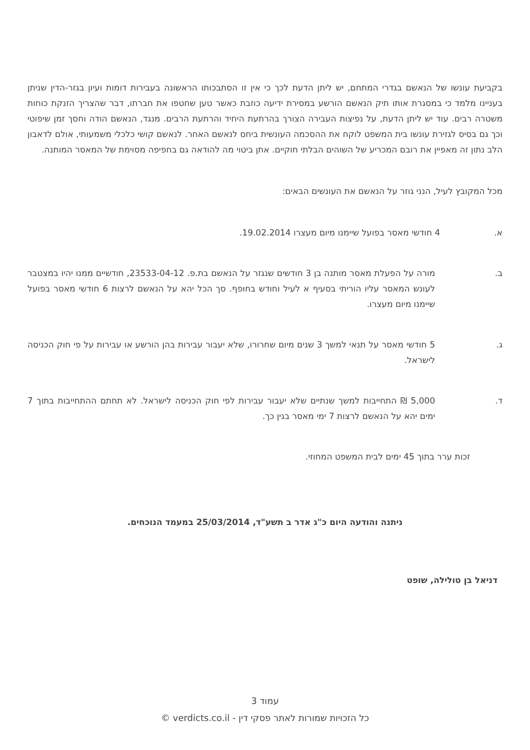בקביעת עונשו של הנאשם בגדרי המתחם, יש ליתן הדעת לכך כי אין זו הסתבכותו הראשונה בעבירות דומות ועיון בגזר-הדין שניתן בעניינו מלמד כי במסגרת אותו תיק הנאשם הורשע במסירת ידיעה כוזבת כאשר טען שחטפו את חברתו, דבר שהצריך הזנקת כוחות משטרה רבים. עוד יש ליתן הדעת, על נפיצות העבירה הצורך בהרתעת היחיד והרתעת הרבים. מנגד, הנאשם הודה וחסך זמן שיפוטי וכך גם בסיס לגזירת עונשו בית המשפט לוקח את ההסכמה העונשית ביחס לנאשם האחר. לנאשם קושי כלכלי משמעותי, אולם לדאבון הלב נתון זה מאפיין את רובם המכריע של השוהים הבלתי חוקיים. אתן ביטוי מה להודאה גם בחפיפה מסוימת של המאסר המותנה.
מכל המקובץ לעיל, הנני גוזר על הנאשם את העונשים הבאים:
א. 4 חודשי מאסר בפועל שיימנו מיום מעצרו 19.02.2014.
ב. מורה על הפעלת מאסר מותנה בן 3 חודשים שנגזר על הנאשם בת.פ. 23533-04-12, חודשיים ממנו יהיו במצטבר לעונש המאסר עליו הוריתי בסעיף א לעיל וחודש בחופף. סך הכל יהא על הנאשם לרצות 6 חודשי מאסר בפועל שיימנו מיום מעצרו.
ג. 5 חודשי מאסר על תנאי למשך 3 שנים מיום שחרורו, שלא יעבור עבירות בהן הורשע או עבירות על פי חוק הכניסה לישראל.
ד. 5,000 ₪ התחייבות למשך שנתיים שלא יעבור עבירות לפי חוק הכניסה לישראל. לא תחתם ההתחייבות בתוך 7 ימים יהא על הנאשם לרצות 7 ימי מאסר בגין כך.
זכות ערר בתוך 45 ימים לבית המשפט המחוזי.
ניתנה והודעה היום כ"ג אדר ב תשע"ד, 25/03/2014 במעמד הנוכחים.
דניאל בן טולילה, שופט
עמוד 3
כל הזכויות שמורות לאתר פסקי דין - verdicts.co.il ©